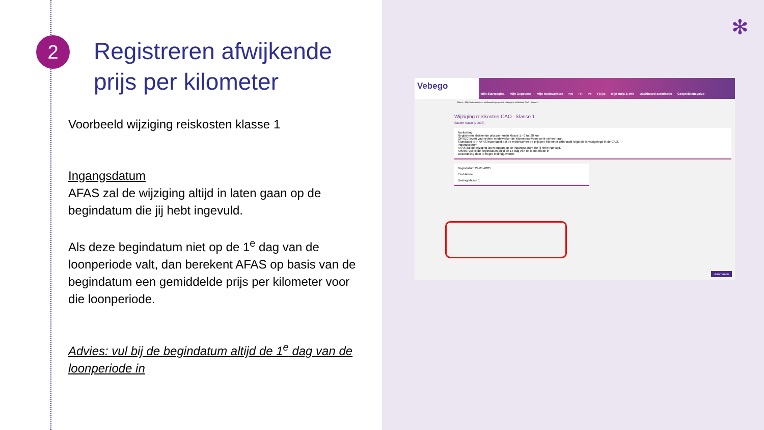2
Registreren afwijkende prijs per kilometer
Voorbeeld wijziging reiskosten klasse 1
Ingangsdatum
AFAS zal de wijziging altijd in laten gaan op de begindatum die jij hebt ingevuld.
Als deze begindatum niet op de 1<sup>e</sup> dag van de loonperiode valt, dan berekent AFAS op basis van de begindatum een gemiddelde prijs per kilometer voor die loonperiode.
Advies: vul bij de begindatum altijd de 1<sup>e</sup> dag van de loonperiode in
✻
Vebego
Mijn Startpagina Mijn Gegevens Mijn Medewerkers HR PA PY F(A)B Mijn Hulp & Info Dashboard autorisatie Gesprekkencyclus
Home » Mijn Medewerkers » Medewerkergegevens » Wijziging reiskosten CAO - klasse 1
Wijziging reiskosten CAO - klasse 1
Saadet Nacar (79003)
Toelichting
Registreren afwijkende prijs per km in klasse 1 - 0 tot 20 km
ORTEC levert voor iedere medewerker de kilometers woon-werk-verkeer aan.
Standaard is in AFAS ingeregeld dat de medewerker de prijs per kilometer uitbetaald krijgt die is vastgelegd in de CAO.
Ingangsdatum
AFAS zal de wijziging laten ingaan op de ingangsdatum die jij hebt ingevuld.
Advies: vul bij de begindatum altijd de 1e dag van de loonperiode in
Beoordeling door je hoger leidinggevende
Begindatum 29-01-2025
Einddatum
Bedrag klasse 1
Aanmaken